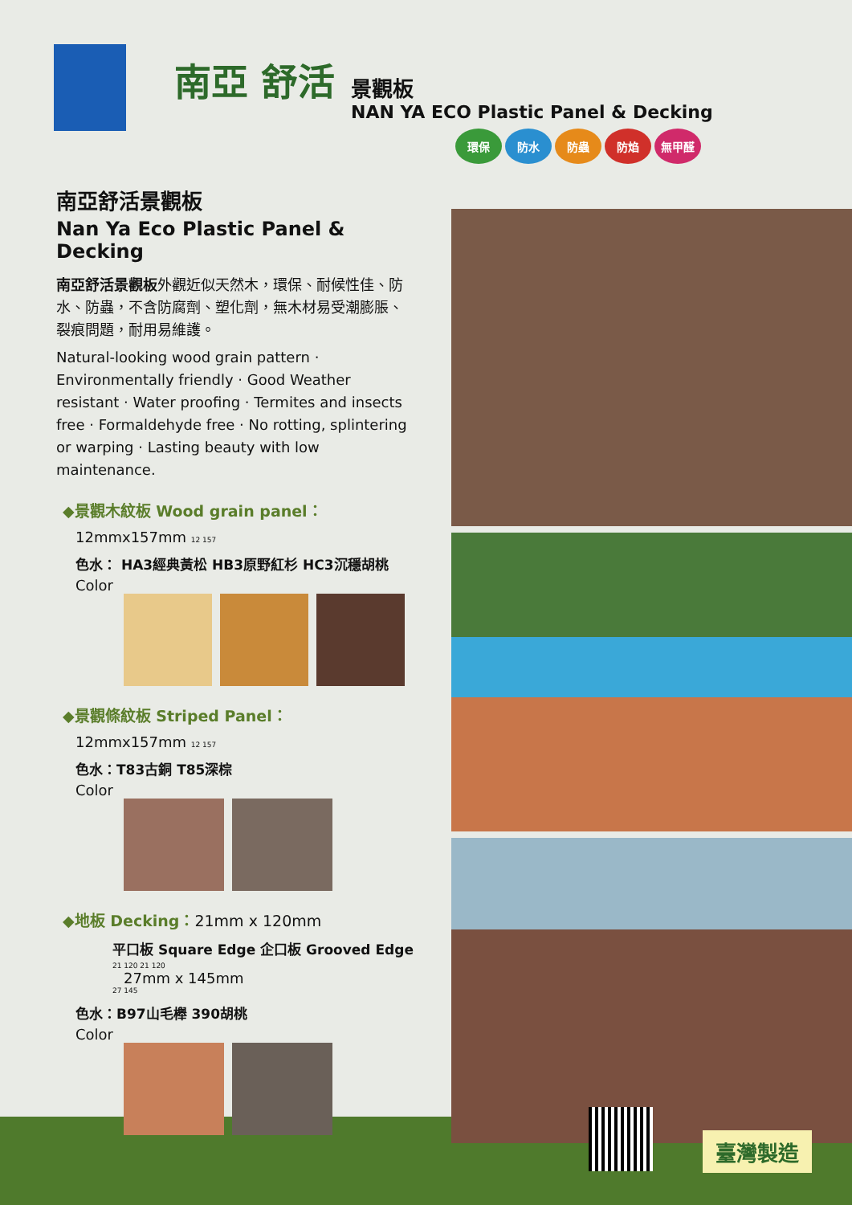南亞 舒活
景觀板
NAN YA ECO Plastic Panel & Decking
環保 防水 防蟲 防焰 無甲醛
南亞舒活景觀板
Nan Ya Eco Plastic Panel & Decking
南亞舒活景觀板外觀近似天然木，環保、耐候性佳、防水、防蟲，不含防腐劑、塑化劑，無木材易受潮膨脹、裂痕問題，耐用易維護。
Natural-looking wood grain pattern · Environmentally friendly · Good Weather resistant · Water proofing · Termites and insects free · Formaldehyde free · No rotting, splintering or warping · Lasting beauty with low maintenance.
◆景觀木紋板 Wood grain panel：
12mmx157mm 12 157
色水： HA3經典黃松 HB3原野紅杉 HC3沉穩胡桃
Color
◆景觀條紋板 Striped Panel：
12mmx157mm 12 157
色水：T83古銅 T85深棕
Color
◆地板 Decking：21mm x 120mm
平口板 Square Edge 企口板 Grooved Edge
21 120 21 120
27mm x 145mm
27 145
色水：B97山毛櫸 390胡桃
Color
臺灣製造